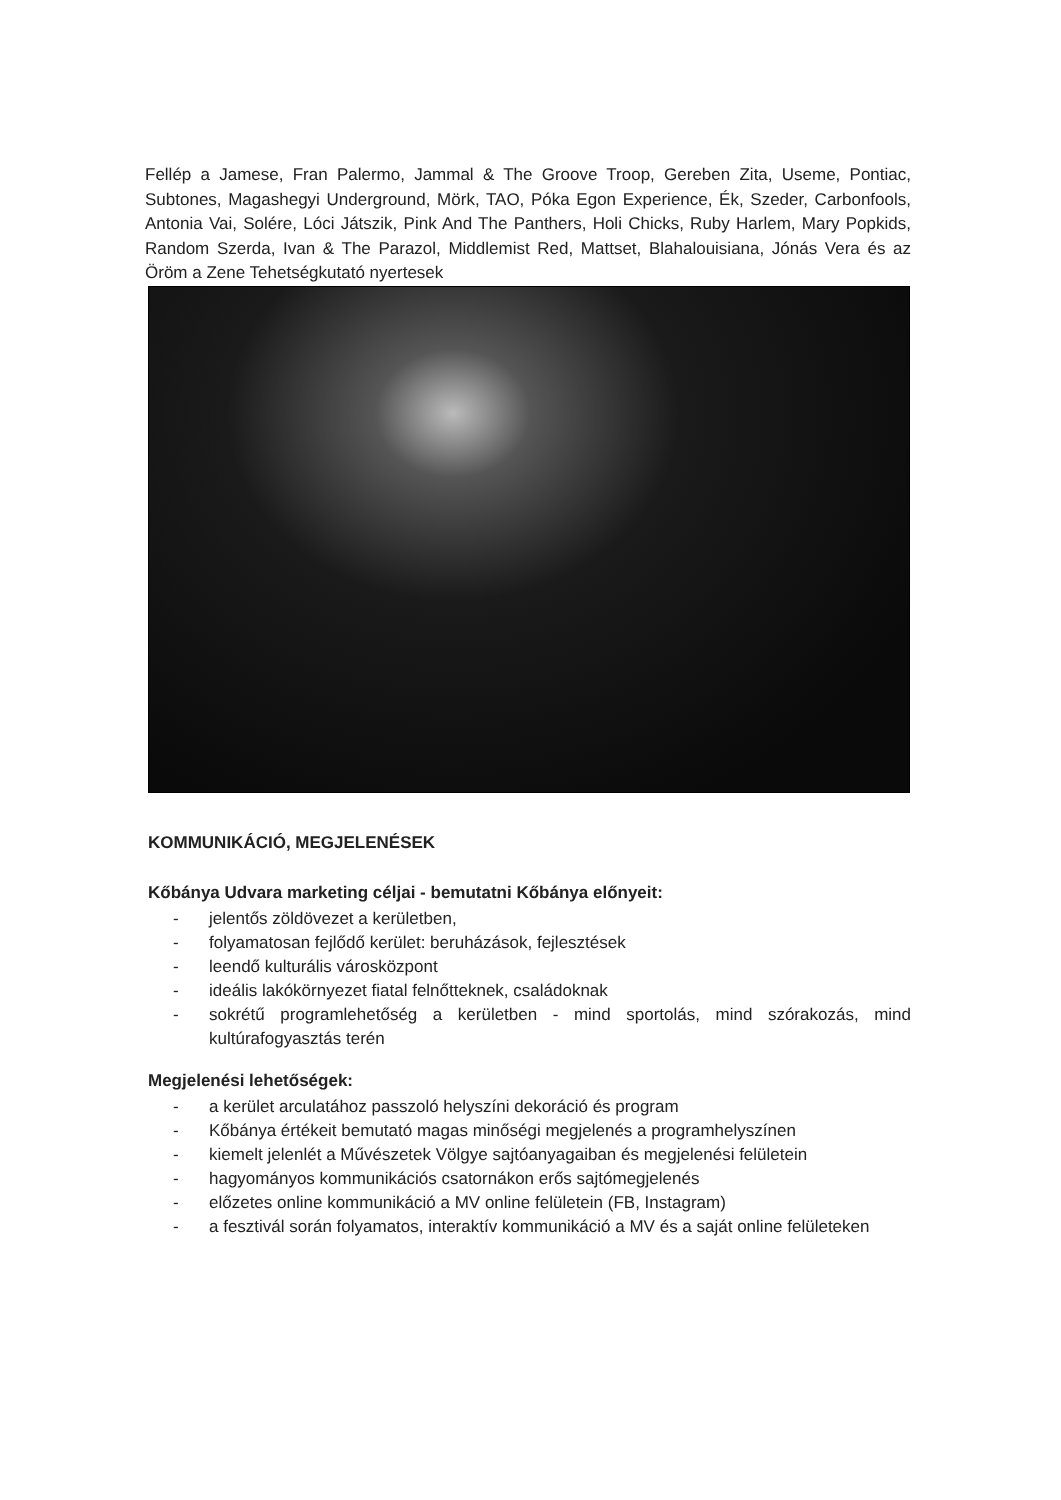Fellép a Jamese, Fran Palermo, Jammal & The Groove Troop, Gereben Zita, Useme, Pontiac, Subtones, Magashegyi Underground, Mörk, TAO, Póka Egon Experience, Ék, Szeder, Carbonfools, Antonia Vai, Solére, Lóci Játszik, Pink And The Panthers, Holi Chicks, Ruby Harlem, Mary Popkids, Random Szerda, Ivan & The Parazol, Middlemist Red, Mattset, Blahalouisiana, Jónás Vera és az Öröm a Zene Tehetségkutató nyertesek
KOMMUNIKÁCIÓ, MEGJELENÉSEK
Kőbánya Udvara marketing céljai - bemutatni Kőbánya előnyeit:
- jelentős zöldövezet a kerületben,
- folyamatosan fejlődő kerület: beruházások, fejlesztések
- leendő kulturális városközpont
- ideális lakókörnyezet fiatal felnőtteknek, családoknak
- sokrétű programlehetőség a kerületben - mind sportolás, mind szórakozás, mind kultúrafogyasztás terén
Megjelenési lehetőségek:
- a kerület arculatához passzoló helyszíni dekoráció és program
- Kőbánya értékeit bemutató magas minőségi megjelenés a programhelyszínen
- kiemelt jelenlét a Művészetek Völgye sajtóanyagaiban és megjelenési felületein
- hagyományos kommunikációs csatornákon erős sajtómegjelenés
- előzetes online kommunikáció a MV online felületein (FB, Instagram)
- a fesztivál során folyamatos, interaktív kommunikáció a MV és a saját online felületeken